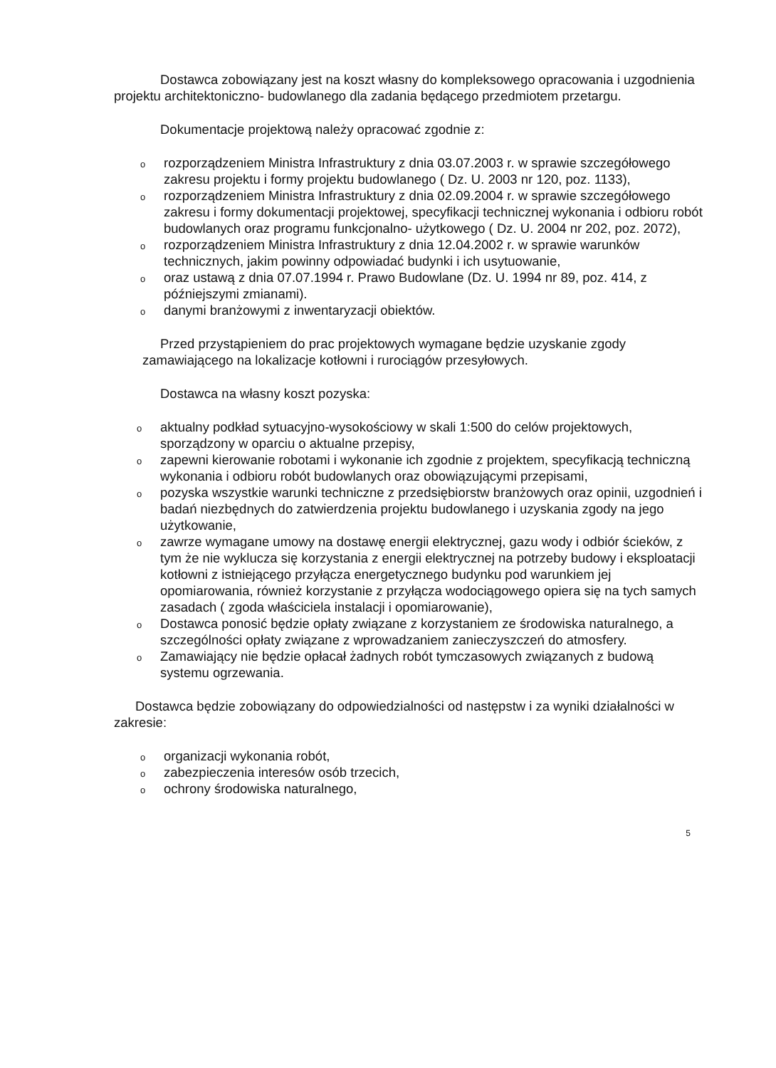Dostawca zobowiązany jest na koszt własny do kompleksowego opracowania i uzgodnienia projektu architektoniczno- budowlanego dla zadania będącego przedmiotem przetargu.
Dokumentacje projektową należy opracować zgodnie z:
o rozporządzeniem Ministra Infrastruktury z dnia 03.07.2003 r. w sprawie szczegółowego zakresu projektu i formy projektu budowlanego ( Dz. U. 2003 nr 120, poz. 1133),
o rozporządzeniem Ministra Infrastruktury z dnia 02.09.2004 r. w sprawie szczegółowego zakresu i formy dokumentacji projektowej, specyfikacji technicznej wykonania i odbioru robót budowlanych oraz programu funkcjonalno- użytkowego ( Dz. U. 2004 nr 202, poz. 2072),
o rozporządzeniem Ministra Infrastruktury z dnia 12.04.2002 r. w sprawie warunków technicznych, jakim powinny odpowiadać budynki i ich usytuowanie,
o oraz ustawą z dnia 07.07.1994 r. Prawo Budowlane (Dz. U. 1994 nr 89, poz. 414, z późniejszymi zmianami).
o danymi branżowymi z inwentaryzacji obiektów.
Przed przystąpieniem do prac projektowych wymagane będzie uzyskanie zgody zamawiającego na lokalizacje kotłowni i rurociągów przesyłowych.
Dostawca na własny koszt pozyska:
o aktualny podkład sytuacyjno-wysokościowy w skali 1:500 do celów projektowych, sporządzony w oparciu o aktualne przepisy,
o zapewni kierowanie robotami i wykonanie ich zgodnie z projektem, specyfikacją techniczną wykonania i odbioru robót budowlanych oraz obowiązującymi przepisami,
o pozyska wszystkie warunki techniczne z przedsiębiorstw branżowych oraz opinii, uzgodnień i badań niezbędnych do zatwierdzenia projektu budowlanego i uzyskania zgody na jego użytkowanie,
o zawrze wymagane umowy na dostawę energii elektrycznej, gazu wody i odbiór ścieków, z tym że nie wyklucza się korzystania z energii elektrycznej na potrzeby budowy i eksploatacji kotłowni z istniejącego przyłącza energetycznego budynku pod warunkiem jej opomiarowania, również korzystanie z przyłącza wodociągowego opiera się na tych samych zasadach ( zgoda właściciela instalacji i opomiarowanie),
o Dostawca ponosić będzie opłaty związane z korzystaniem ze środowiska naturalnego, a szczególności opłaty związane z wprowadzaniem zanieczyszczeń do atmosfery.
o Zamawiający nie będzie opłacał żadnych robót tymczasowych związanych z budową systemu ogrzewania.
Dostawca będzie zobowiązany do odpowiedzialności od następstw i za wyniki działalności w zakresie:
o organizacji wykonania robót,
o zabezpieczenia interesów osób trzecich,
o ochrony środowiska naturalnego,
5